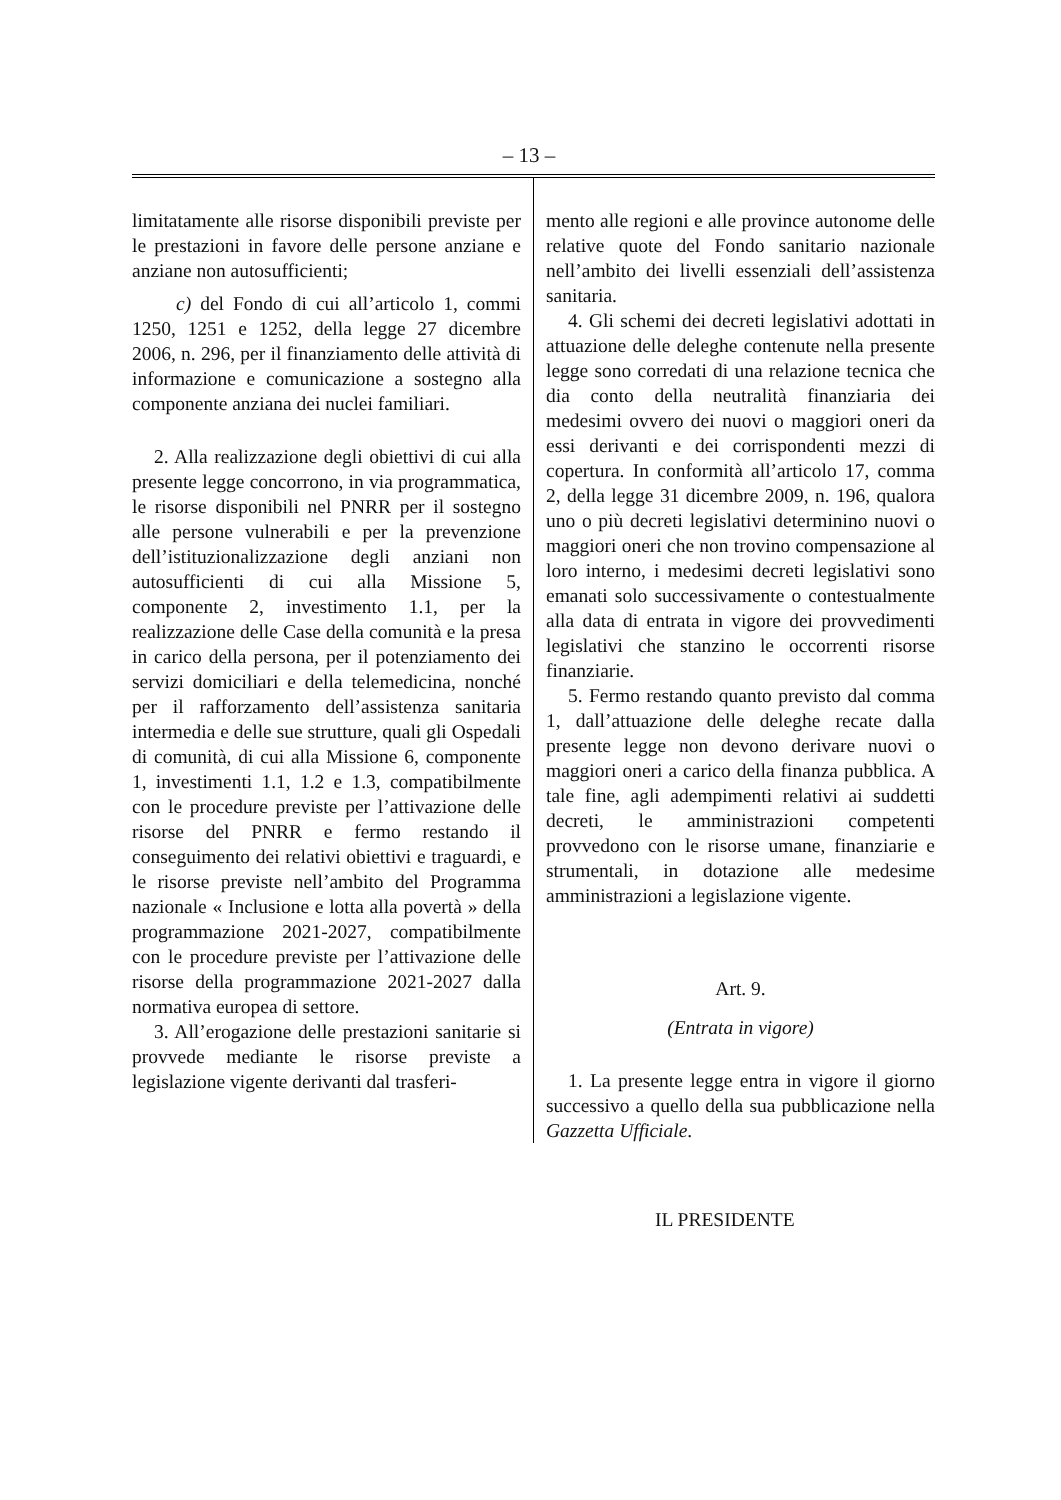– 13 –
limitatamente alle risorse disponibili previste per le prestazioni in favore delle persone anziane e anziane non autosufficienti;
c) del Fondo di cui all’articolo 1, commi 1250, 1251 e 1252, della legge 27 dicembre 2006, n. 296, per il finanziamento delle attività di informazione e comunicazione a sostegno alla componente anziana dei nuclei familiari.
2. Alla realizzazione degli obiettivi di cui alla presente legge concorrono, in via programmatica, le risorse disponibili nel PNRR per il sostegno alle persone vulnerabili e per la prevenzione dell’istituzionalizzazione degli anziani non autosufficienti di cui alla Missione 5, componente 2, investimento 1.1, per la realizzazione delle Case della comunità e la presa in carico della persona, per il potenziamento dei servizi domiciliari e della telemedicina, nonché per il rafforzamento dell’assistenza sanitaria intermedia e delle sue strutture, quali gli Ospedali di comunità, di cui alla Missione 6, componente 1, investimenti 1.1, 1.2 e 1.3, compatibilmente con le procedure previste per l’attivazione delle risorse del PNRR e fermo restando il conseguimento dei relativi obiettivi e traguardi, e le risorse previste nell’ambito del Programma nazionale « Inclusione e lotta alla povertà » della programmazione 2021-2027, compatibilmente con le procedure previste per l’attivazione delle risorse della programmazione 2021-2027 dalla normativa europea di settore.
3. All’erogazione delle prestazioni sanitarie si provvede mediante le risorse previste a legislazione vigente derivanti dal trasferi-
mento alle regioni e alle province autonome delle relative quote del Fondo sanitario nazionale nell’ambito dei livelli essenziali dell’assistenza sanitaria.
4. Gli schemi dei decreti legislativi adottati in attuazione delle deleghe contenute nella presente legge sono corredati di una relazione tecnica che dia conto della neutralità finanziaria dei medesimi ovvero dei nuovi o maggiori oneri da essi derivanti e dei corrispondenti mezzi di copertura. In conformità all’articolo 17, comma 2, della legge 31 dicembre 2009, n. 196, qualora uno o più decreti legislativi determinino nuovi o maggiori oneri che non trovino compensazione al loro interno, i medesimi decreti legislativi sono emanati solo successivamente o contestualmente alla data di entrata in vigore dei provvedimenti legislativi che stanzino le occorrenti risorse finanziarie.
5. Fermo restando quanto previsto dal comma 1, dall’attuazione delle deleghe recate dalla presente legge non devono derivare nuovi o maggiori oneri a carico della finanza pubblica. A tale fine, agli adempimenti relativi ai suddetti decreti, le amministrazioni competenti provvedono con le risorse umane, finanziarie e strumentali, in dotazione alle medesime amministrazioni a legislazione vigente.
Art. 9.
(Entrata in vigore)
1. La presente legge entra in vigore il giorno successivo a quello della sua pubblicazione nella Gazzetta Ufficiale.
IL PRESIDENTE